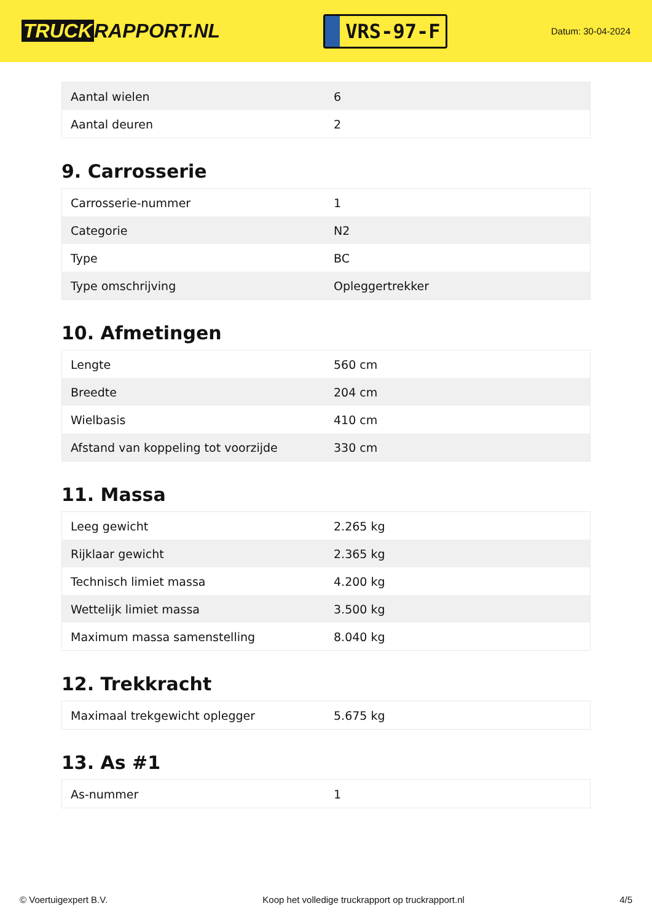TRUCK RAPPORT.NL
VRS-97-F
Datum: 30-04-2024
| Aantal wielen | 6 |
| Aantal deuren | 2 |
9. Carrosserie
| Carrosserie-nummer | 1 |
| Categorie | N2 |
| Type | BC |
| Type omschrijving | Opleggertrekker |
10. Afmetingen
| Lengte | 560 cm |
| Breedte | 204 cm |
| Wielbasis | 410 cm |
| Afstand van koppeling tot voorzijde | 330 cm |
11. Massa
| Leeg gewicht | 2.265 kg |
| Rijklaar gewicht | 2.365 kg |
| Technisch limiet massa | 4.200 kg |
| Wettelijk limiet massa | 3.500 kg |
| Maximum massa samenstelling | 8.040 kg |
12. Trekkracht
| Maximaal trekgewicht oplegger | 5.675 kg |
13. As #1
| As-nummer | 1 |
© Voertuigexpert B.V. Koop het volledige truckrapport op truckrapport.nl 4/5